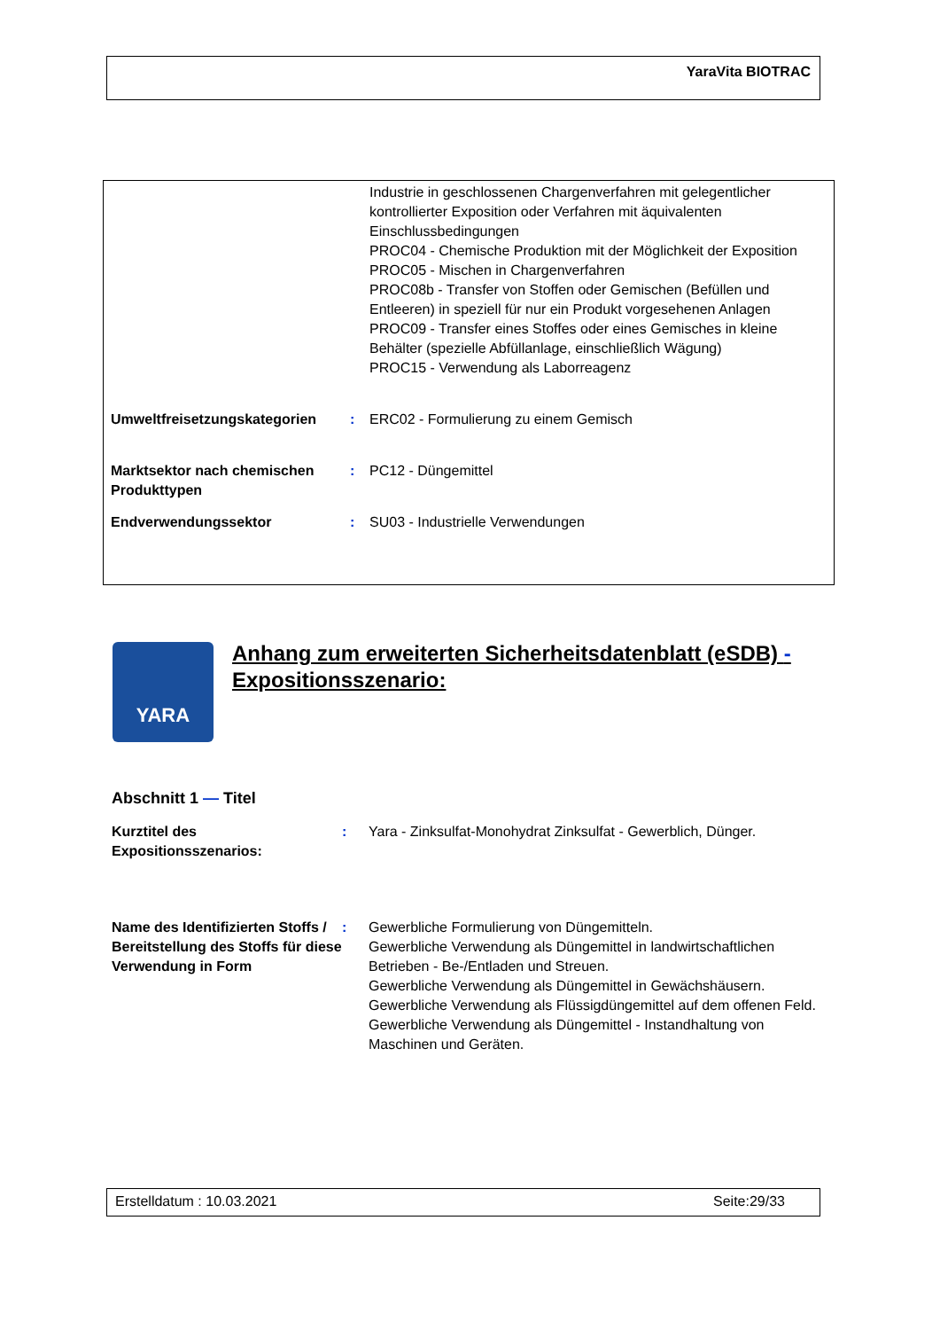YaraVita BIOTRAC
Industrie in geschlossenen Chargenverfahren mit gelegentlicher kontrollierter Exposition oder Verfahren mit äquivalenten Einschlussbedingungen
PROC04 - Chemische Produktion mit der Möglichkeit der Exposition
PROC05 - Mischen in Chargenverfahren
PROC08b - Transfer von Stoffen oder Gemischen (Befüllen und Entleeren) in speziell für nur ein Produkt vorgesehenen Anlagen
PROC09 - Transfer eines Stoffes oder eines Gemisches in kleine Behälter (spezielle Abfüllanlage, einschließlich Wägung)
PROC15 - Verwendung als Laborreagenz
Umweltfreisetzungskategorien : ERC02 - Formulierung zu einem Gemisch
Marktsektor nach chemischen Produkttypen
: PC12 - Düngemittel
Endverwendungssektor : SU03 - Industrielle Verwendungen
YARA
Anhang zum erweiterten Sicherheitsdatenblatt (eSDB) - Expositionsszenario:
Abschnitt 1 — Titel
Kurztitel des Expositionsszenarios:
: Yara - Zinksulfat-Monohydrat Zinksulfat - Gewerblich, Dünger.
Name des Identifizierten Stoffs / Bereitstellung des Stoffs für diese Verwendung in Form
: Gewerbliche Formulierung von Düngemitteln.
Gewerbliche Verwendung als Düngemittel in landwirtschaftlichen Betrieben - Be-/Entladen und Streuen.
Gewerbliche Verwendung als Düngemittel in Gewächshäusern.
Gewerbliche Verwendung als Flüssigdüngemittel auf dem offenen Feld.
Gewerbliche Verwendung als Düngemittel - Instandhaltung von Maschinen und Geräten.
Erstelldatum : 10.03.2021 Seite:29/33